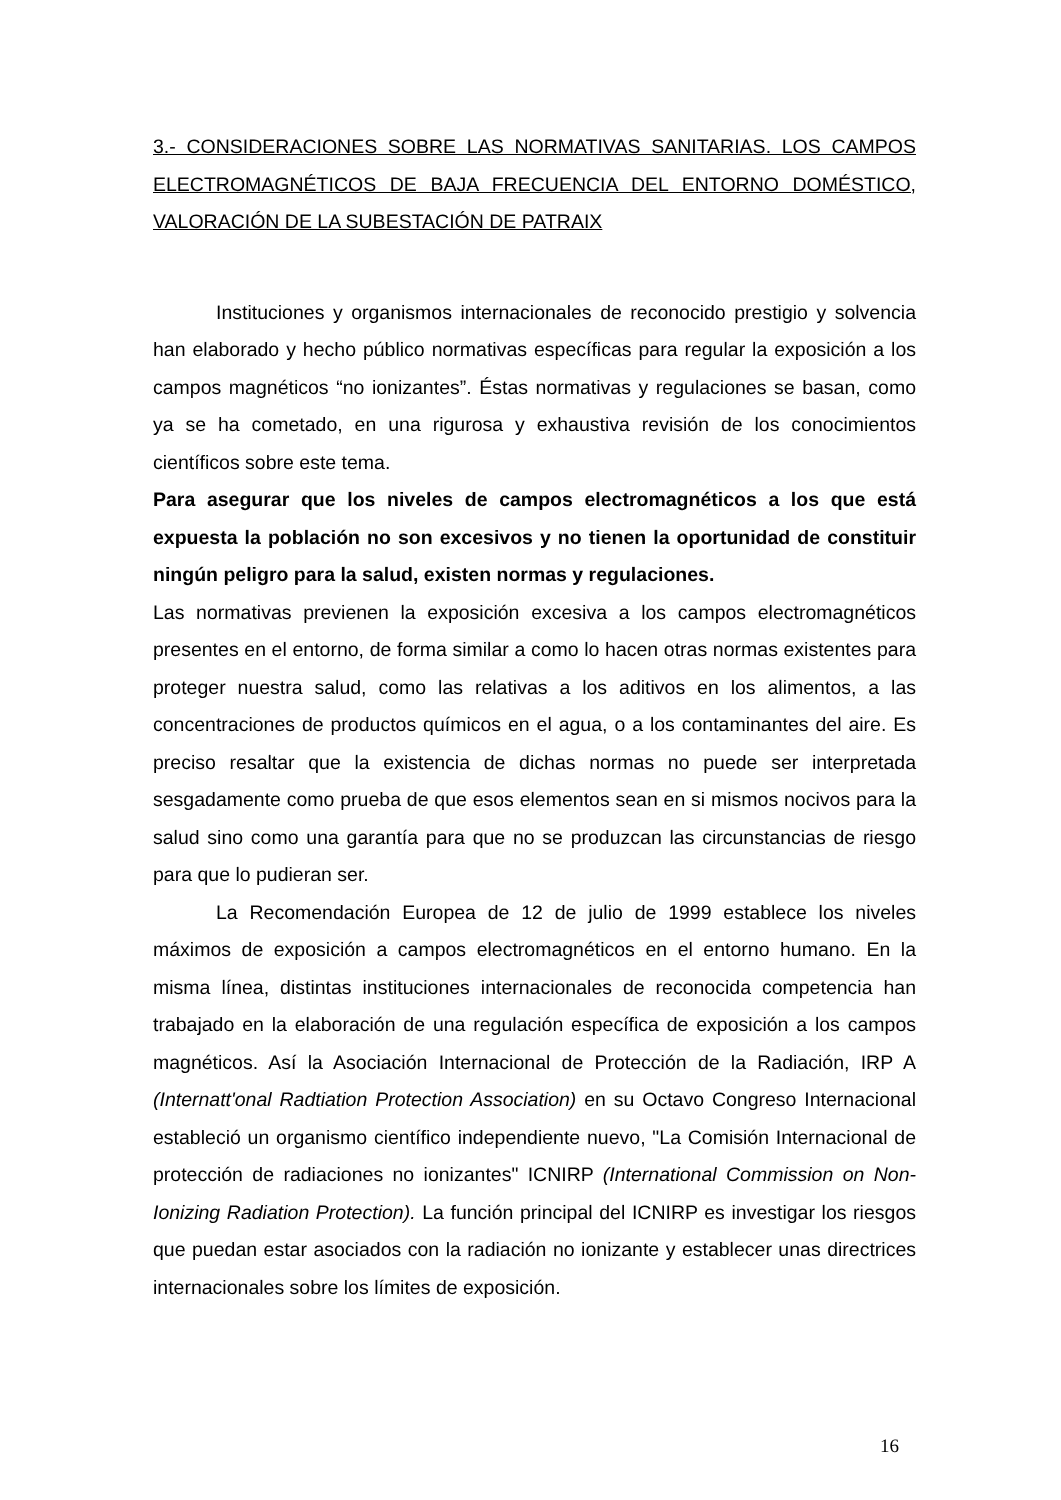3.- CONSIDERACIONES SOBRE LAS NORMATIVAS SANITARIAS. LOS CAMPOS ELECTROMAGNÉTICOS DE BAJA FRECUENCIA DEL ENTORNO DOMÉSTICO, VALORACIÓN DE LA SUBESTACIÓN DE PATRAIX
Instituciones y organismos internacionales de reconocido prestigio y solvencia han elaborado y hecho público normativas específicas para regular la exposición a los campos magnéticos “no ionizantes”. Éstas normativas y regulaciones se basan, como ya se ha cometado, en una rigurosa y exhaustiva revisión de los conocimientos científicos sobre este tema.
Para asegurar que los niveles de campos electromagnéticos a los que está expuesta la población no son excesivos y no tienen la oportunidad de constituir ningún peligro para la salud, existen normas y regulaciones.
Las normativas previenen la exposición excesiva a los campos electromagnéticos presentes en el entorno, de forma similar a como lo hacen otras normas existentes para proteger nuestra salud, como las relativas a los aditivos en los alimentos, a las concentraciones de productos químicos en el agua, o a los contaminantes del aire. Es preciso resaltar que la existencia de dichas normas no puede ser interpretada sesgadamente como prueba de que esos elementos sean en si mismos nocivos para la salud sino como una garantía para que no se produzcan las circunstancias de riesgo para que lo pudieran ser.
La Recomendación Europea de 12 de julio de 1999 establece los niveles máximos de exposición a campos electromagnéticos en el entorno humano. En la misma línea, distintas instituciones internacionales de reconocida competencia han trabajado en la elaboración de una regulación específica de exposición a los campos magnéticos. Así la Asociación Internacional de Protección de la Radiación, IRP A (Internatt'onal Radtiation Protection Association) en su Octavo Congreso Internacional estableció un organismo científico independiente nuevo, "La Comisión Internacional de protección de radiaciones no ionizantes" ICNIRP (International Commission on Non-Ionizing Radiation Protection). La función principal del ICNIRP es investigar los riesgos que puedan estar asociados con la radiación no ionizante y establecer unas directrices internacionales sobre los límites de exposición.
16